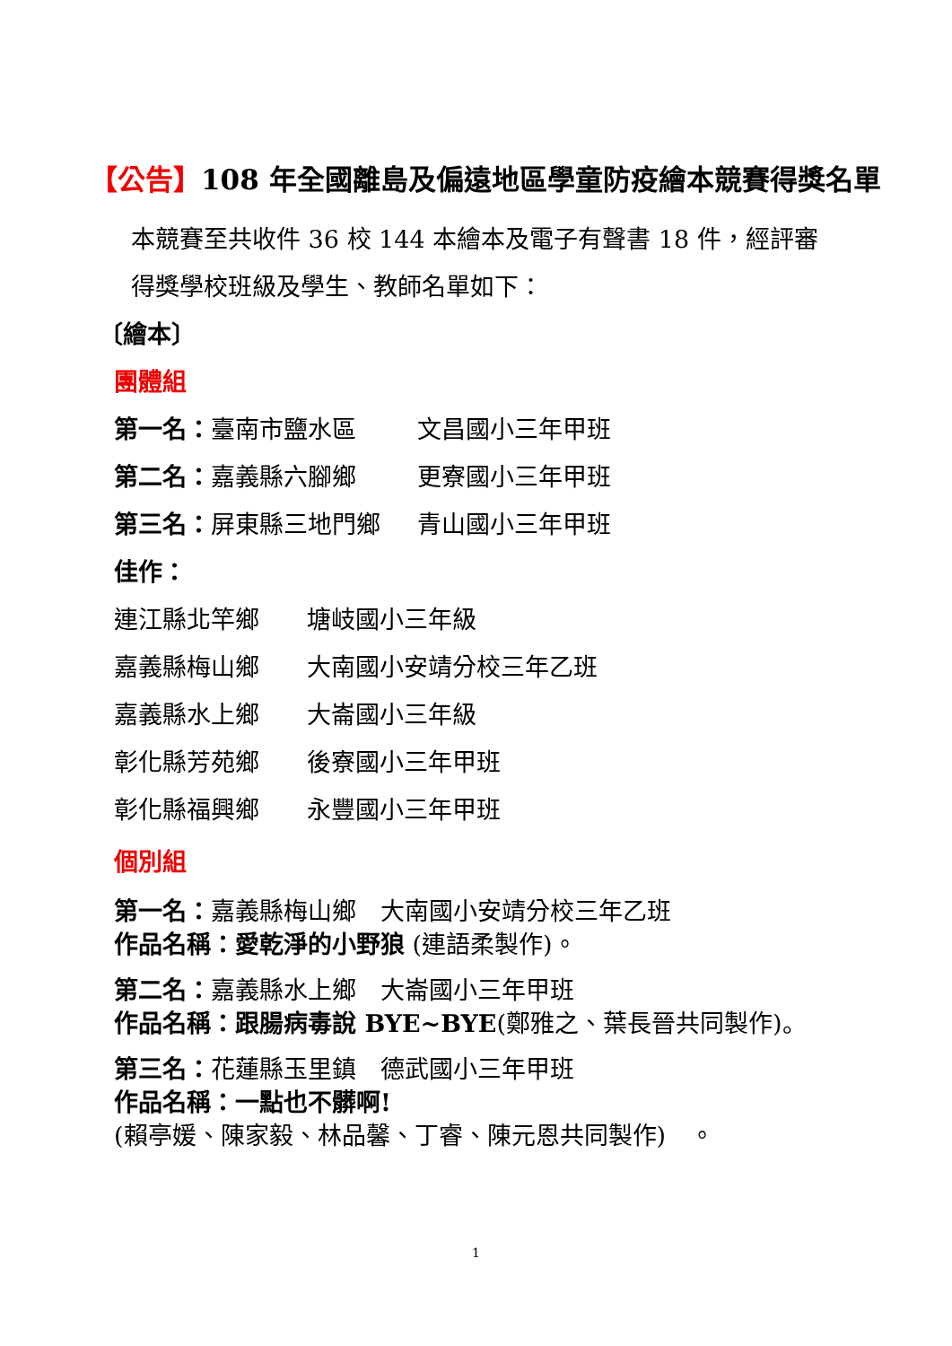【公告】108 年全國離島及偏遠地區學童防疫繪本競賽得獎名單
本競賽至共收件 36 校 144 本繪本及電子有聲書 18 件，經評審
得獎學校班級及學生、教師名單如下：
〔繪本〕
團體組
第一名： 臺南市鹽水區 文昌國小三年甲班
第二名： 嘉義縣六腳鄉 更寮國小三年甲班
第三名： 屏東縣三地門鄉 青山國小三年甲班
佳作：
連江縣北竿鄉 塘岐國小三年級
嘉義縣梅山鄉 大南國小安靖分校三年乙班
嘉義縣水上鄉 大崙國小三年級
彰化縣芳苑鄉 後寮國小三年甲班
彰化縣福興鄉 永豐國小三年甲班
個別組
第一名：嘉義縣梅山鄉　大南國小安靖分校三年乙班
作品名稱：愛乾淨的小野狼 (連語柔製作)。
第二名：嘉義縣水上鄉　大崙國小三年甲班
作品名稱：跟腸病毒說 BYE~BYE(鄭雅之、葉長晉共同製作)。
第三名：花蓮縣玉里鎮　德武國小三年甲班
作品名稱：一點也不髒啊!
(賴亭媛、陳家毅、林品馨、丁睿、陳元恩共同製作)　。
1